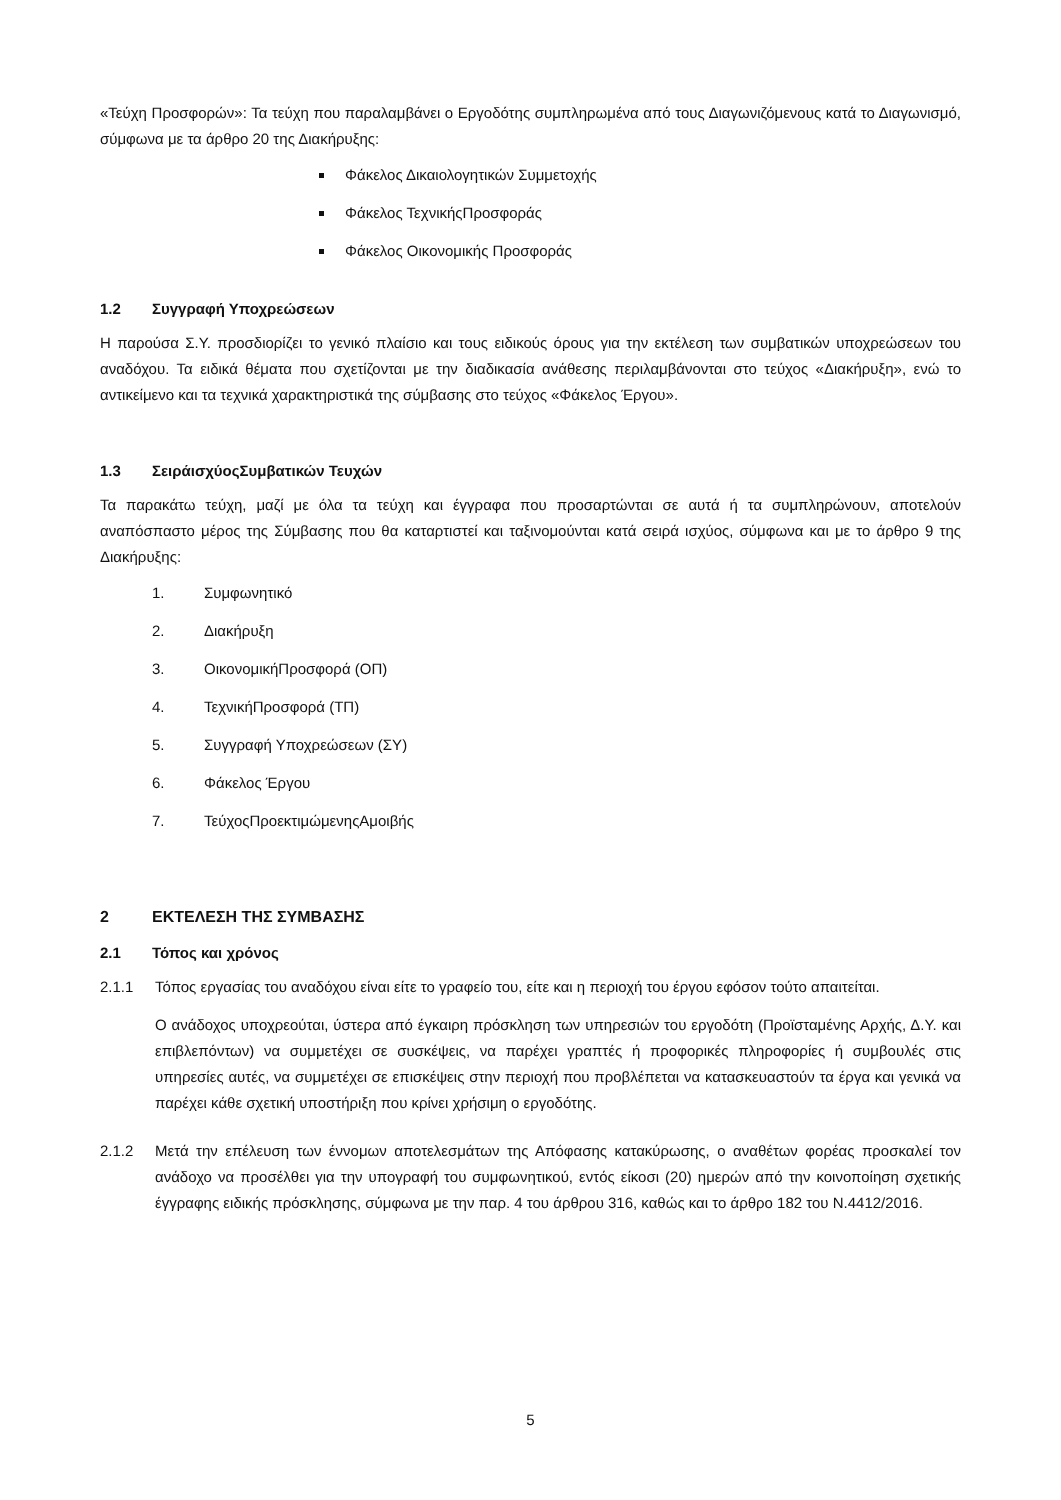«Τεύχη Προσφορών»: Τα τεύχη που παραλαμβάνει ο Εργοδότης συμπληρωμένα από τους Διαγωνιζόμενους κατά το Διαγωνισμό, σύμφωνα με τα άρθρο 20 της Διακήρυξης:
Φάκελος Δικαιολογητικών Συμμετοχής
Φάκελος ΤεχνικήςΠροσφοράς
Φάκελος Οικονομικής Προσφοράς
1.2 Συγγραφή Υποχρεώσεων
Η παρούσα Σ.Υ. προσδιορίζει το γενικό πλαίσιο και τους ειδικούς όρους για την εκτέλεση των συμβατικών υποχρεώσεων του αναδόχου. Τα ειδικά θέματα που σχετίζονται με την διαδικασία ανάθεσης περιλαμβάνονται στο τεύχος «Διακήρυξη», ενώ το αντικείμενο και τα τεχνικά χαρακτηριστικά της σύμβασης στο τεύχος «Φάκελος Έργου».
1.3 ΣειράισχύοςΣυμβατικών Τευχών
Τα παρακάτω τεύχη, μαζί με όλα τα τεύχη και έγγραφα που προσαρτώνται σε αυτά ή τα συμπληρώνουν, αποτελούν αναπόσπαστο μέρος της Σύμβασης που θα καταρτιστεί και ταξινομούνται κατά σειρά ισχύος, σύμφωνα και με το άρθρο 9 της Διακήρυξης:
1. Συμφωνητικό
2. Διακήρυξη
3. ΟικονομικήΠροσφορά (ΟΠ)
4. ΤεχνικήΠροσφορά (ΤΠ)
5. Συγγραφή Υποχρεώσεων (ΣΥ)
6. Φάκελος Έργου
7. ΤεύχοςΠροεκτιμώμενηςΑμοιβής
2 ΕΚΤΕΛΕΣΗ ΤΗΣ ΣΥΜΒΑΣΗΣ
2.1 Τόπος και χρόνος
2.1.1 Τόπος εργασίας του αναδόχου είναι είτε το γραφείο του, είτε και η περιοχή του έργου εφόσον τούτο απαιτείται.
Ο ανάδοχος υποχρεούται, ύστερα από έγκαιρη πρόσκληση των υπηρεσιών του εργοδότη (Προϊσταμένης Αρχής, Δ.Υ. και επιβλεπόντων) να συμμετέχει σε συσκέψεις, να παρέχει γραπτές ή προφορικές πληροφορίες ή συμβουλές στις υπηρεσίες αυτές, να συμμετέχει σε επισκέψεις στην περιοχή που προβλέπεται να κατασκευαστούν τα έργα και γενικά να παρέχει κάθε σχετική υποστήριξη που κρίνει χρήσιμη ο εργοδότης.
2.1.2 Μετά την επέλευση των έννομων αποτελεσμάτων της Απόφασης κατακύρωσης, ο αναθέτων φορέας προσκαλεί τον ανάδοχο να προσέλθει για την υπογραφή του συμφωνητικού, εντός είκοσι (20) ημερών από την κοινοποίηση σχετικής έγγραφης ειδικής πρόσκλησης, σύμφωνα με την παρ. 4 του άρθρου 316, καθώς και το άρθρο 182 του Ν.4412/2016.
5